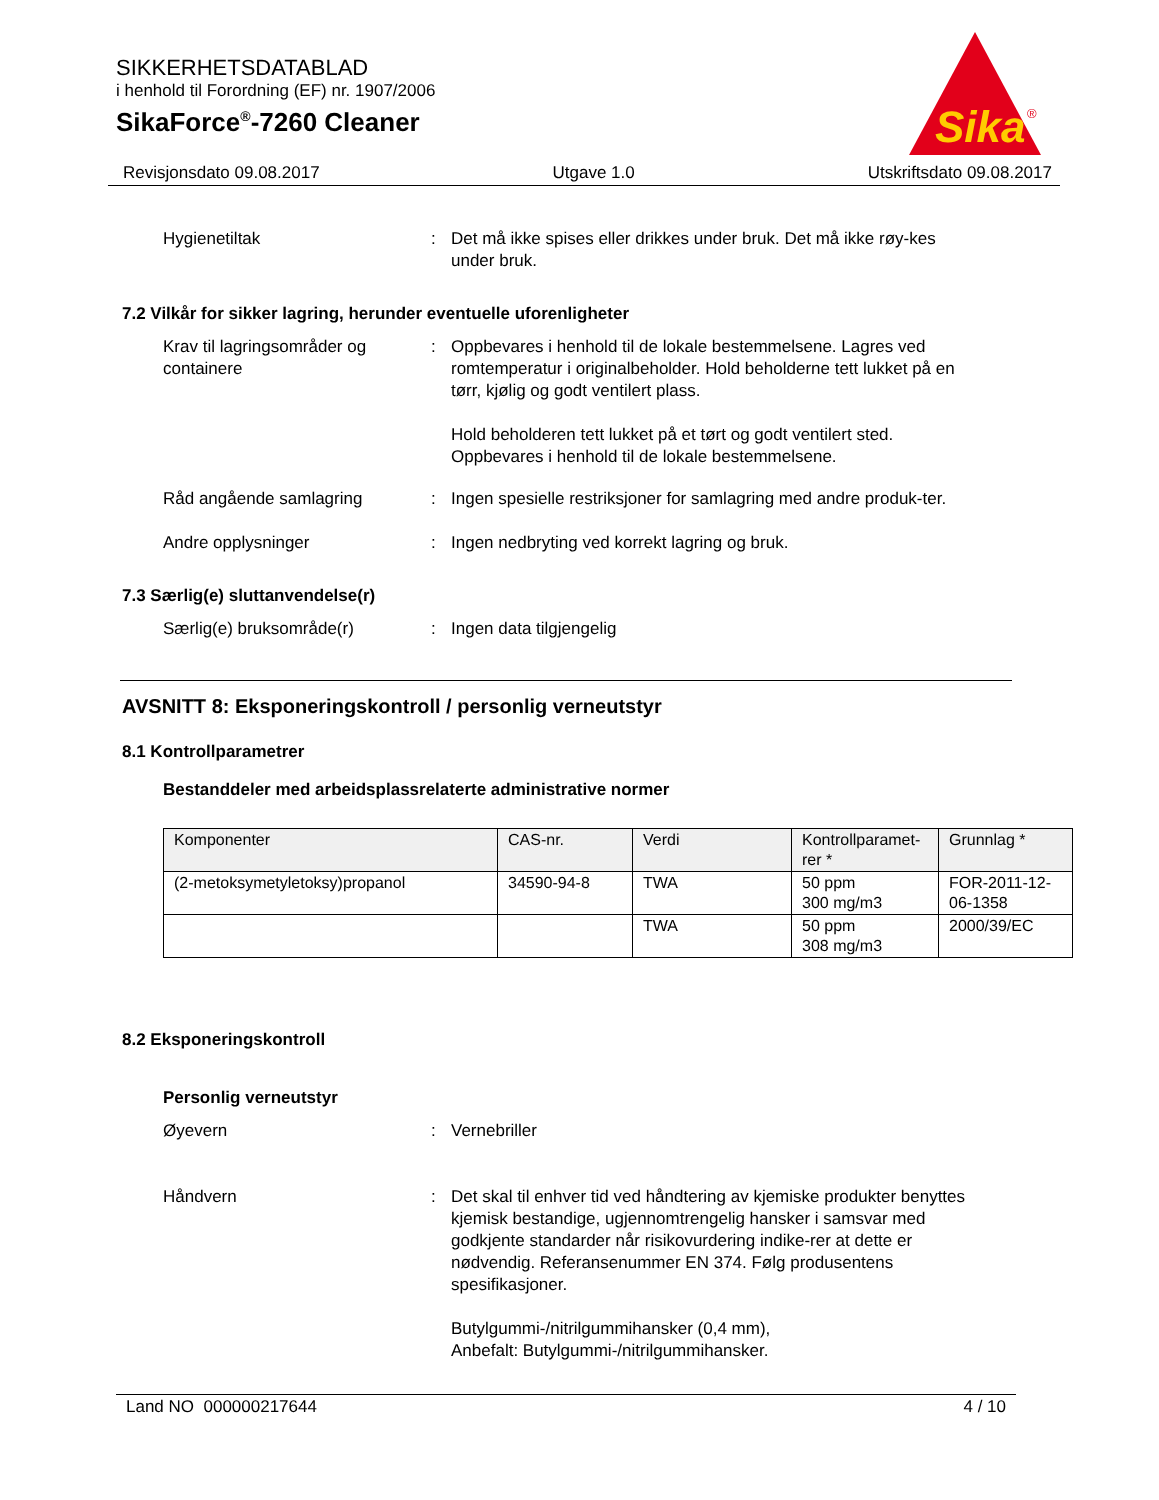SIKKERHETSDATABLAD
i henhold til Forordning (EF) nr. 1907/2006
SikaForce<sup>®</sup>-7260 Cleaner
Sika
®
Revisjonsdato 09.08.2017 Utgave 1.0 Utskriftsdato 09.08.2017
Hygienetiltak : Det må ikke spises eller drikkes under bruk. Det må ikke røy-kes under bruk.
7.2 Vilkår for sikker lagring, herunder eventuelle uforenligheter
Krav til lagringsområder og containere
: Oppbevares i henhold til de lokale bestemmelsene. Lagres ved romtemperatur i originalbeholder. Hold beholderne tett lukket på en tørr, kjølig og godt ventilert plass.
Hold beholderen tett lukket på et tørt og godt ventilert sted. Oppbevares i henhold til de lokale bestemmelsene.
Råd angående samlagring : Ingen spesielle restriksjoner for samlagring med andre produk-ter.
Andre opplysninger : Ingen nedbryting ved korrekt lagring og bruk.
7.3 Særlig(e) sluttanvendelse(r)
Særlig(e) bruksområde(r) : Ingen data tilgjengelig
AVSNITT 8: Eksponeringskontroll / personlig verneutstyr
8.1 Kontrollparametrer
Bestanddeler med arbeidsplassrelaterte administrative normer
| Komponenter | CAS-nr. | Verdi | Kontrollparamet-rer * | Grunnlag * |
| --- | --- | --- | --- | --- |
| (2-metoksymetyletoksy)propanol | 34590-94-8 | TWA | 50 ppm 300 mg/m3 | FOR-2011-12-06-1358 |
| | | TWA | 50 ppm 308 mg/m3 | 2000/39/EC |
8.2 Eksponeringskontroll
Personlig verneutstyr
Øyevern : Vernebriller
Håndvern : Det skal til enhver tid ved håndtering av kjemiske produkter benyttes kjemisk bestandige, ugjennomtrengelig hansker i samsvar med godkjente standarder når risikovurdering indike-rer at dette er nødvendig. Referansenummer EN 374. Følg produsentens spesifikasjoner.
Butylgummi-/nitrilgummihansker (0,4 mm),
Anbefalt: Butylgummi-/nitrilgummihansker.
Land NO 000000217644 4 / 10